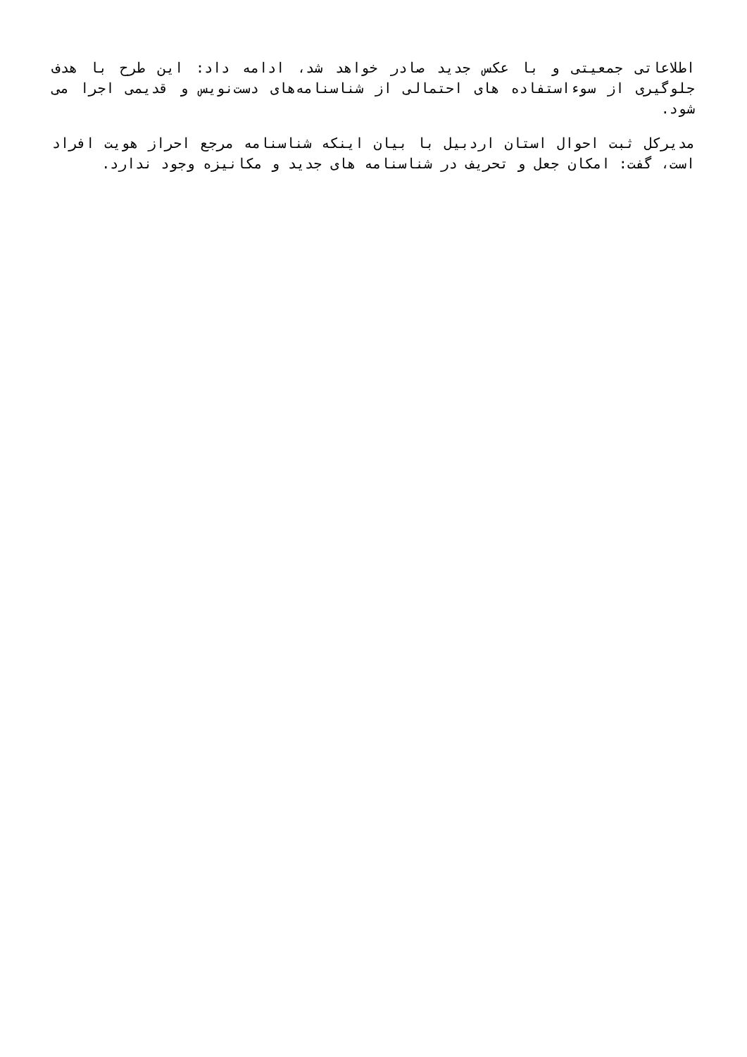اطلاعاتی جمعیتی و با عکس جدید صادر خواهد شد، ادامه داد: این طرح با هدف جلوگیری از سوءاستفاده های احتمالی از شناسنامه‌های دست‌نویس و قدیمی اجرا می شود.
مدیرکل ثبت احوال استان اردبیل با بیان اینکه شناسنامه مرجع احراز هویت افراد است، گفت: امکان جعل و تحریف در شناسنامه های جدید و مکانیزه وجود ندارد.